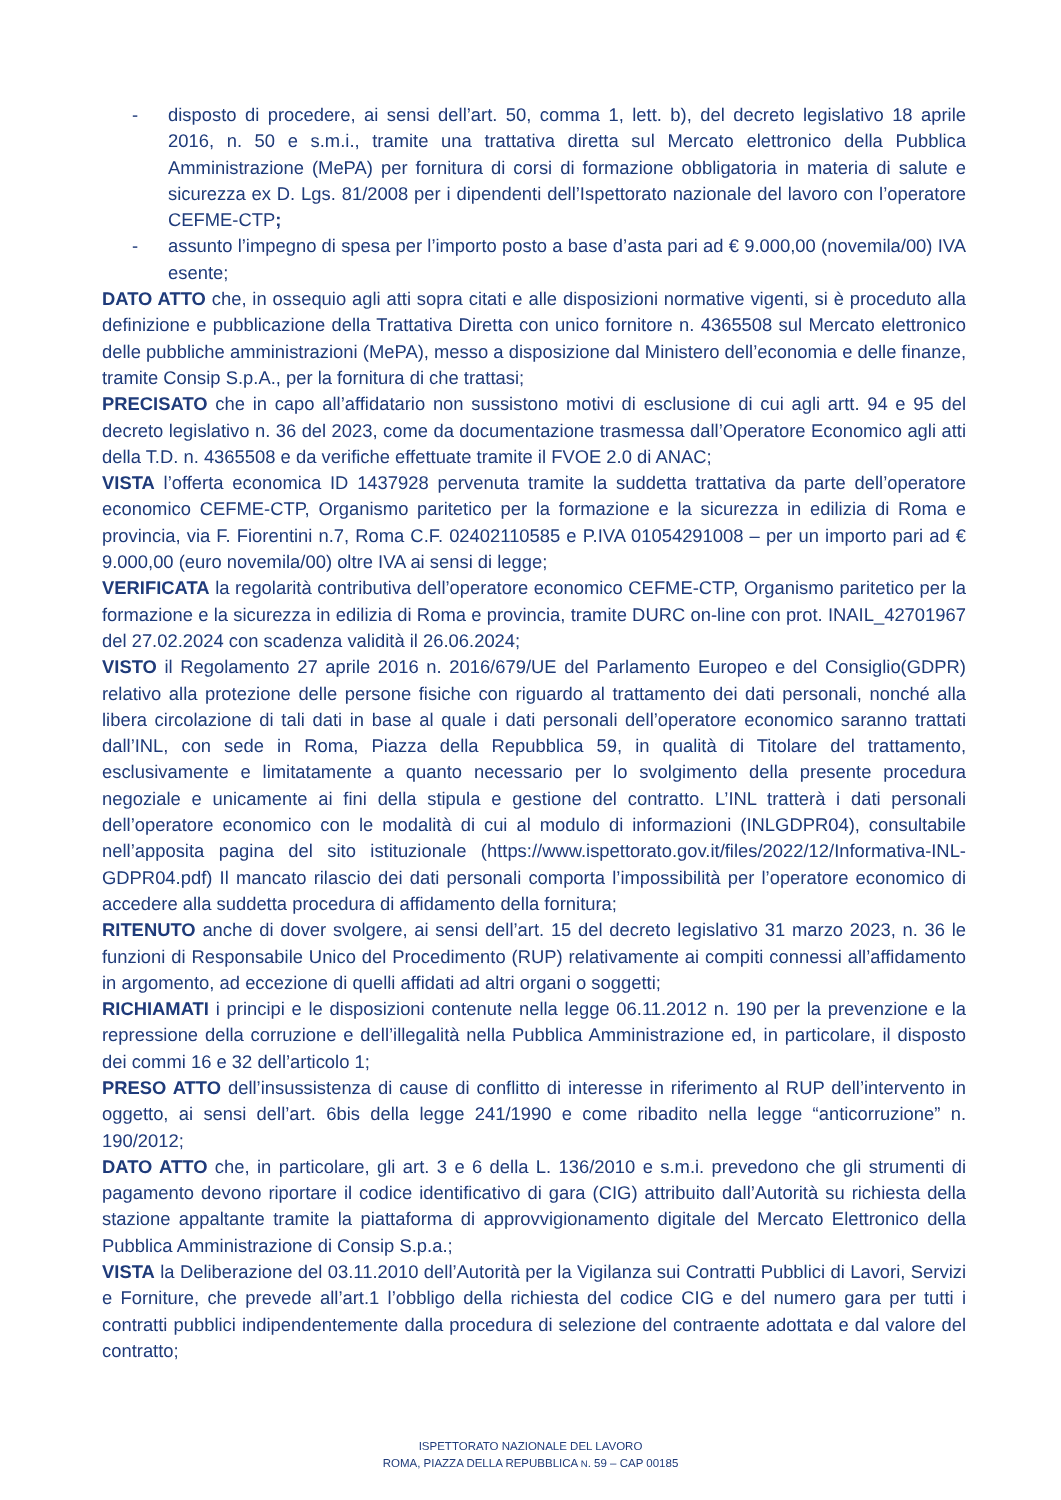- disposto di procedere, ai sensi dell’art. 50, comma 1, lett. b), del decreto legislativo 18 aprile 2016, n. 50 e s.m.i., tramite una trattativa diretta sul Mercato elettronico della Pubblica Amministrazione (MePA) per fornitura di corsi di formazione obbligatoria in materia di salute e sicurezza ex D. Lgs. 81/2008 per i dipendenti dell’Ispettorato nazionale del lavoro con l’operatore CEFME-CTP;
- assunto l’impegno di spesa per l’importo posto a base d’asta pari ad € 9.000,00 (novemila/00) IVA esente;
DATO ATTO che, in ossequio agli atti sopra citati e alle disposizioni normative vigenti, si è proceduto alla definizione e pubblicazione della Trattativa Diretta con unico fornitore n. 4365508 sul Mercato elettronico delle pubbliche amministrazioni (MePA), messo a disposizione dal Ministero dell’economia e delle finanze, tramite Consip S.p.A., per la fornitura di che trattasi;
PRECISATO che in capo all’affidatario non sussistono motivi di esclusione di cui agli artt. 94 e 95 del decreto legislativo n. 36 del 2023, come da documentazione trasmessa dall’Operatore Economico agli atti della T.D. n. 4365508 e da verifiche effettuate tramite il FVOE 2.0 di ANAC;
VISTA l’offerta economica ID 1437928 pervenuta tramite la suddetta trattativa da parte dell’operatore economico CEFME-CTP, Organismo paritetico per la formazione e la sicurezza in edilizia di Roma e provincia, via F. Fiorentini n.7, Roma C.F. 02402110585 e P.IVA 01054291008 – per un importo pari ad € 9.000,00 (euro novemila/00) oltre IVA ai sensi di legge;
VERIFICATA la regolarità contributiva dell’operatore economico CEFME-CTP, Organismo paritetico per la formazione e la sicurezza in edilizia di Roma e provincia, tramite DURC on-line con prot. INAIL_42701967 del 27.02.2024 con scadenza validità il 26.06.2024;
VISTO il Regolamento 27 aprile 2016 n. 2016/679/UE del Parlamento Europeo e del Consiglio(GDPR) relativo alla protezione delle persone fisiche con riguardo al trattamento dei dati personali, nonché alla libera circolazione di tali dati in base al quale i dati personali dell’operatore economico saranno trattati dall’INL, con sede in Roma, Piazza della Repubblica 59, in qualità di Titolare del trattamento, esclusivamente e limitatamente a quanto necessario per lo svolgimento della presente procedura negoziale e unicamente ai fini della stipula e gestione del contratto. L’INL tratterà i dati personali dell’operatore economico con le modalità di cui al modulo di informazioni (INLGDPR04), consultabile nell’apposita pagina del sito istituzionale (https://www.ispettorato.gov.it/files/2022/12/Informativa-INL-GDPR04.pdf) Il mancato rilascio dei dati personali comporta l’impossibilità per l’operatore economico di accedere alla suddetta procedura di affidamento della fornitura;
RITENUTO anche di dover svolgere, ai sensi dell’art. 15 del decreto legislativo 31 marzo 2023, n. 36 le funzioni di Responsabile Unico del Procedimento (RUP) relativamente ai compiti connessi all’affidamento in argomento, ad eccezione di quelli affidati ad altri organi o soggetti;
RICHIAMATI i principi e le disposizioni contenute nella legge 06.11.2012 n. 190 per la prevenzione e la repressione della corruzione e dell’illegalità nella Pubblica Amministrazione ed, in particolare, il disposto dei commi 16 e 32 dell’articolo 1;
PRESO ATTO dell’insussistenza di cause di conflitto di interesse in riferimento al RUP dell’intervento in oggetto, ai sensi dell’art. 6bis della legge 241/1990 e come ribadito nella legge “anticorruzione” n. 190/2012;
DATO ATTO che, in particolare, gli art. 3 e 6 della L. 136/2010 e s.m.i. prevedono che gli strumenti di pagamento devono riportare il codice identificativo di gara (CIG) attribuito dall’Autorità su richiesta della stazione appaltante tramite la piattaforma di approvvigionamento digitale del Mercato Elettronico della Pubblica Amministrazione di Consip S.p.a.;
VISTA la Deliberazione del 03.11.2010 dell’Autorità per la Vigilanza sui Contratti Pubblici di Lavori, Servizi e Forniture, che prevede all’art.1 l’obbligo della richiesta del codice CIG e del numero gara per tutti i contratti pubblici indipendentemente dalla procedura di selezione del contraente adottata e dal valore del contratto;
ISPETTORATO NAZIONALE DEL LAVORO
ROMA, PIAZZA DELLA REPUBBLICA N. 59 – CAP 00185